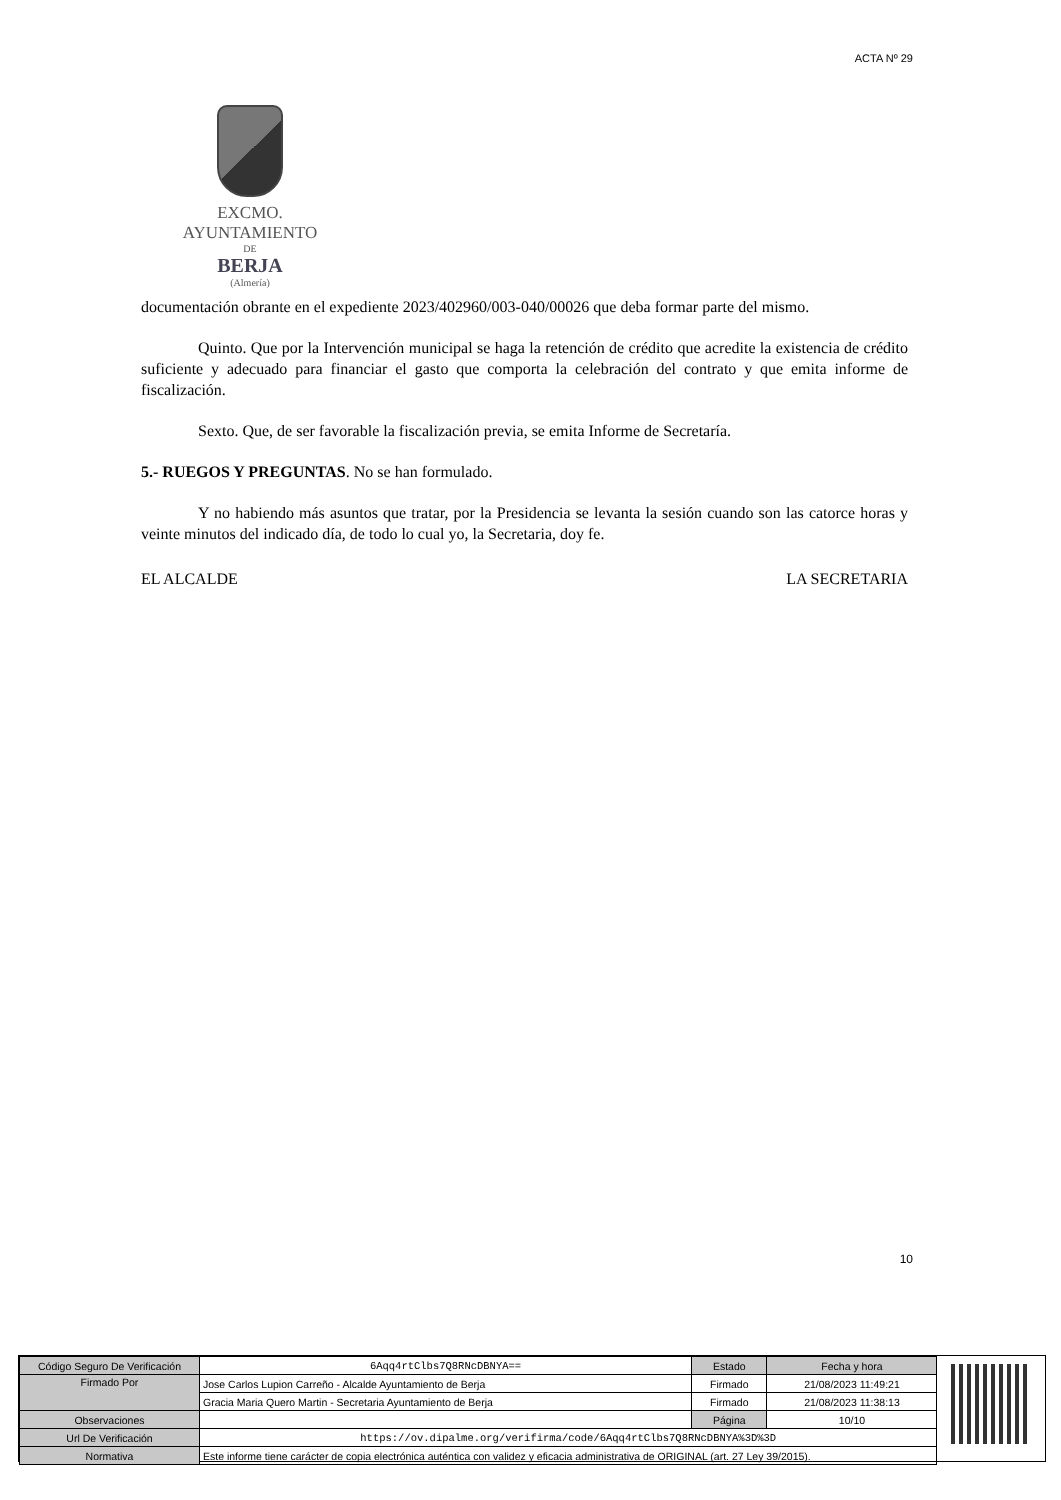ACTA Nº 29
EXCMO. AYUNTAMIENTO
DE
BERJA
(Almería)
documentación obrante en el expediente 2023/402960/003-040/00026 que deba formar parte del mismo.
Quinto. Que por la Intervención municipal se haga la retención de crédito que acredite la existencia de crédito suficiente y adecuado para financiar el gasto que comporta la celebración del contrato y que emita informe de fiscalización.
Sexto. Que, de ser favorable la fiscalización previa, se emita Informe de Secretaría.
5.- RUEGOS Y PREGUNTAS. No se han formulado.
Y no habiendo más asuntos que tratar, por la Presidencia se levanta la sesión cuando son las catorce horas y veinte minutos del indicado día, de todo lo cual yo, la Secretaria, doy fe.
EL ALCALDE LA SECRETARIA
10
| Código Seguro De Verificación | 6Aqq4rtClbs7Q8RNcDBNYA== | Estado | Fecha y hora |
| Firmado Por | Jose Carlos Lupion Carreño - Alcalde Ayuntamiento de Berja | Firmado | 21/08/2023 11:49:21 |
| | Gracia Maria Quero Martin - Secretaria Ayuntamiento de Berja | Firmado | 21/08/2023 11:38:13 |
| Observaciones | | Página | 10/10 |
| Url De Verificación | https://ov.dipalme.org/verifirma/code/6Aqq4rtClbs7Q8RNcDBNYA%3D%3D | | |
| Normativa | Este informe tiene carácter de copia electrónica auténtica con validez y eficacia administrativa de ORIGINAL (art. 27 Ley 39/2015). | | |